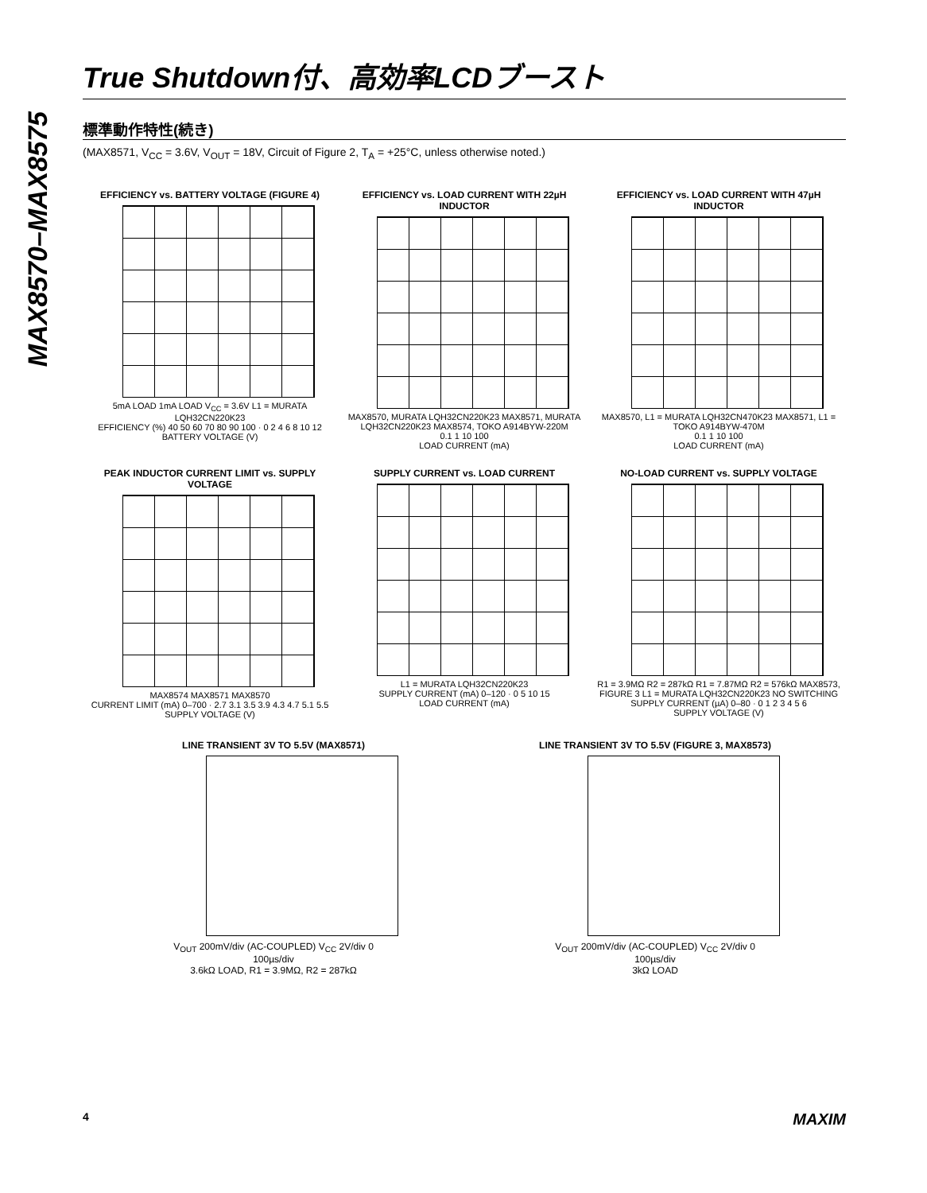MAX8570–MAX8575
True Shutdown付、高効率LCDブースト
標準動作特性(続き)
(MAX8571, V<sub>CC</sub> = 3.6V, V<sub>OUT</sub> = 18V, Circuit of Figure 2, T<sub>A</sub> = +25°C, unless otherwise noted.)
EFFICIENCY vs. BATTERY VOLTAGE (FIGURE 4)
5mA LOAD 1mA LOAD V<sub>CC</sub> = 3.6V L1 = MURATA LQH32CN220K23
EFFICIENCY (%) 40 50 60 70 80 90 100 · 0 2 4 6 8 10 12
BATTERY VOLTAGE (V)
EFFICIENCY vs. LOAD CURRENT WITH 22µH INDUCTOR
MAX8570, MURATA LQH32CN220K23 MAX8571, MURATA LQH32CN220K23 MAX8574, TOKO A914BYW-220M
0.1 1 10 100
LOAD CURRENT (mA)
EFFICIENCY vs. LOAD CURRENT WITH 47µH INDUCTOR
MAX8570, L1 = MURATA LQH32CN470K23 MAX8571, L1 = TOKO A914BYW-470M
0.1 1 10 100
LOAD CURRENT (mA)
PEAK INDUCTOR CURRENT LIMIT vs. SUPPLY VOLTAGE
MAX8574 MAX8571 MAX8570
CURRENT LIMIT (mA) 0–700 · 2.7 3.1 3.5 3.9 4.3 4.7 5.1 5.5
SUPPLY VOLTAGE (V)
SUPPLY CURRENT vs. LOAD CURRENT
L1 = MURATA LQH32CN220K23
SUPPLY CURRENT (mA) 0–120 · 0 5 10 15
LOAD CURRENT (mA)
NO-LOAD CURRENT vs. SUPPLY VOLTAGE
R1 = 3.9MΩ R2 = 287kΩ R1 = 7.87MΩ R2 = 576kΩ MAX8573, FIGURE 3 L1 = MURATA LQH32CN220K23 NO SWITCHING
SUPPLY CURRENT (µA) 0–80 · 0 1 2 3 4 5 6
SUPPLY VOLTAGE (V)
LINE TRANSIENT 3V TO 5.5V (MAX8571)
V<sub>OUT</sub> 200mV/div (AC-COUPLED) V<sub>CC</sub> 2V/div 0
100µs/div
3.6kΩ LOAD, R1 = 3.9MΩ, R2 = 287kΩ
LINE TRANSIENT 3V TO 5.5V (FIGURE 3, MAX8573)
V<sub>OUT</sub> 200mV/div (AC-COUPLED) V<sub>CC</sub> 2V/div 0
100µs/div
3kΩ LOAD
4 MAXIM